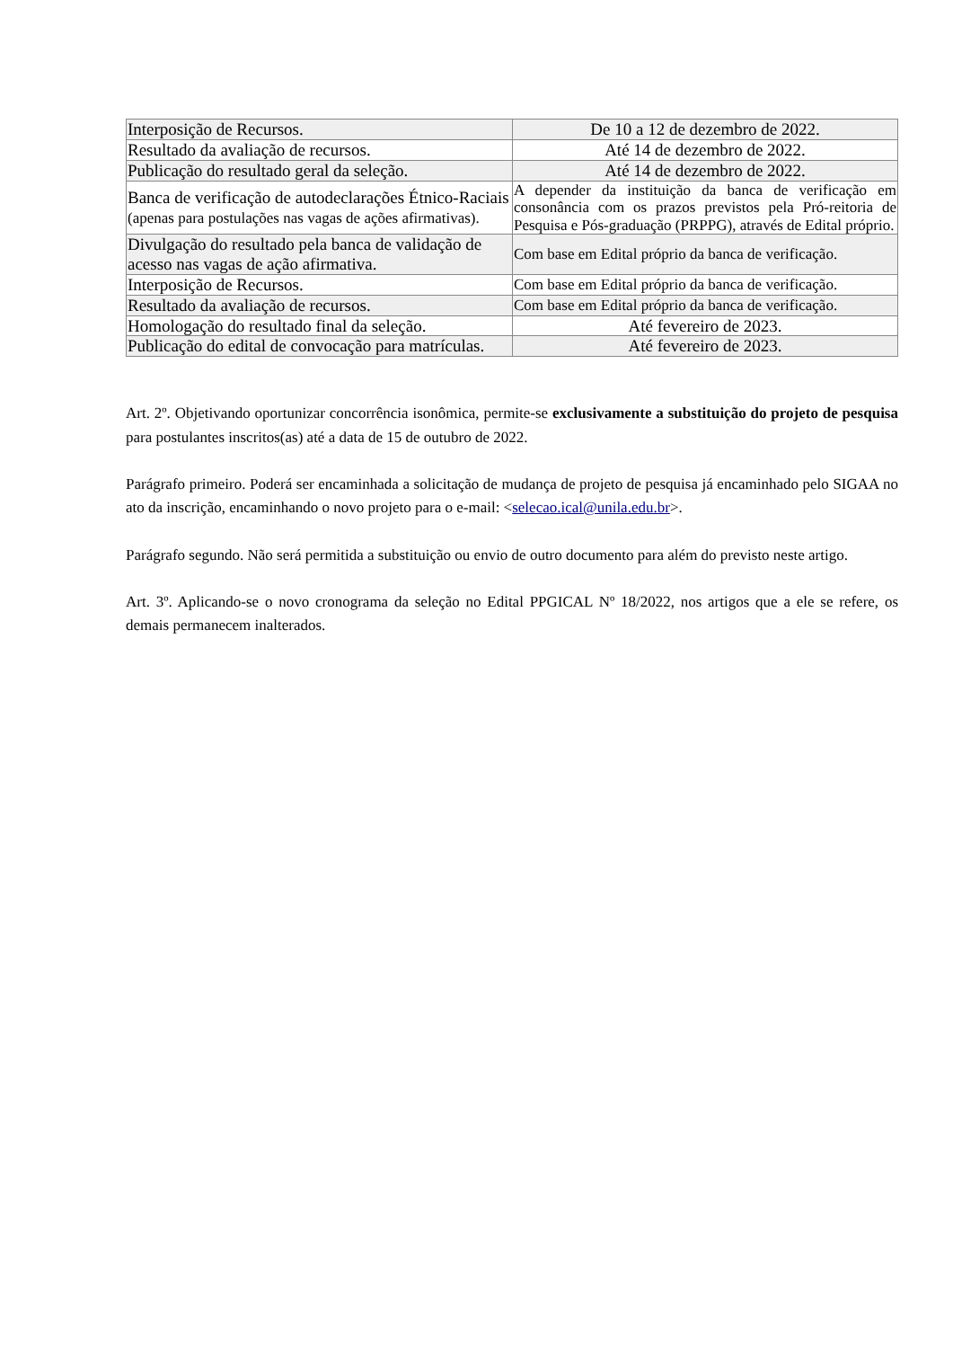| Interposição de Recursos. | De 10 a 12 de dezembro de 2022. |
| Resultado da avaliação de recursos. | Até 14 de dezembro de 2022. |
| Publicação do resultado geral da seleção. | Até 14 de dezembro de 2022. |
| Banca de verificação de autodeclarações Étnico-Raciais (apenas para postulações nas vagas de ações afirmativas). | A depender da instituição da banca de verificação em consonância com os prazos previstos pela Pró-reitoria de Pesquisa e Pós-graduação (PRPPG), através de Edital próprio. |
| Divulgação do resultado pela banca de validação de acesso nas vagas de ação afirmativa. | Com base em Edital próprio da banca de verificação. |
| Interposição de Recursos. | Com base em Edital próprio da banca de verificação. |
| Resultado da avaliação de recursos. | Com base em Edital próprio da banca de verificação. |
| Homologação do resultado final da seleção. | Até fevereiro de 2023. |
| Publicação do edital de convocação para matrículas. | Até fevereiro de 2023. |
Art. 2º. Objetivando oportunizar concorrência isonômica, permite-se exclusivamente a substituição do projeto de pesquisa para postulantes inscritos(as) até a data de 15 de outubro de 2022.
Parágrafo primeiro. Poderá ser encaminhada a solicitação de mudança de projeto de pesquisa já encaminhado pelo SIGAA no ato da inscrição, encaminhando o novo projeto para o e-mail: <selecao.ical@unila.edu.br>.
Parágrafo segundo. Não será permitida a substituição ou envio de outro documento para além do previsto neste artigo.
Art. 3º. Aplicando-se o novo cronograma da seleção no Edital PPGICAL Nº 18/2022, nos artigos que a ele se refere, os demais permanecem inalterados.